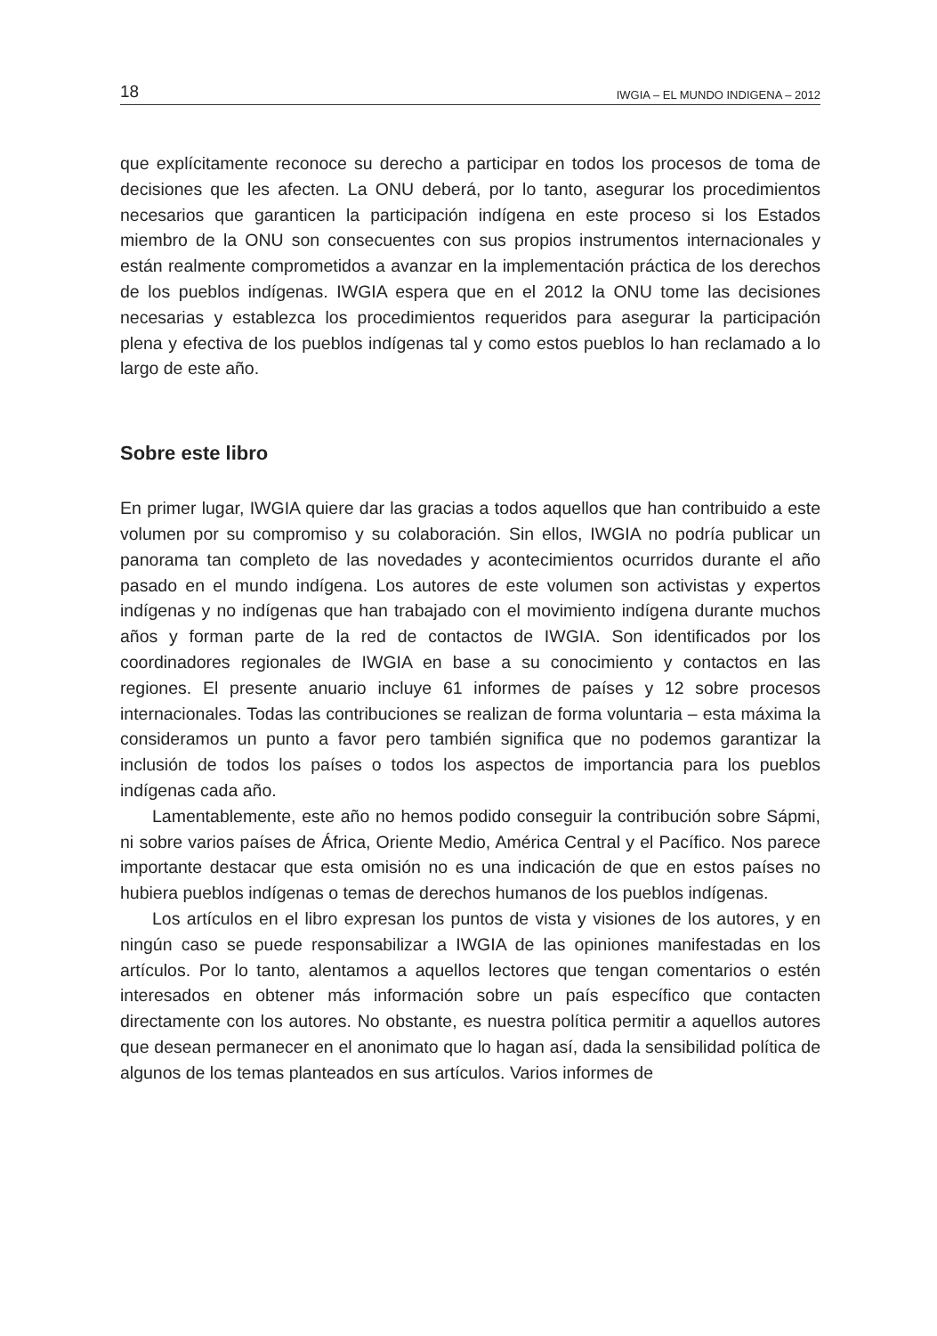18 IWGIA – EL MUNDO INDIGENA – 2012
que explícitamente reconoce su derecho a participar en todos los procesos de toma de decisiones que les afecten. La ONU deberá, por lo tanto, asegurar los procedimientos necesarios que garanticen la participación indígena en este proceso si los Estados miembro de la ONU son consecuentes con sus propios instrumentos internacionales y están realmente comprometidos a avanzar en la implementación práctica de los derechos de los pueblos indígenas. IWGIA espera que en el 2012 la ONU tome las decisiones necesarias y establezca los procedimientos requeridos para asegurar la participación plena y efectiva de los pueblos indígenas tal y como estos pueblos lo han reclamado a lo largo de este año.
Sobre este libro
En primer lugar, IWGIA quiere dar las gracias a todos aquellos que han contribuido a este volumen por su compromiso y su colaboración. Sin ellos, IWGIA no podría publicar un panorama tan completo de las novedades y acontecimientos ocurridos durante el año pasado en el mundo indígena. Los autores de este volumen son activistas y expertos indígenas y no indígenas que han trabajado con el movimiento indígena durante muchos años y forman parte de la red de contactos de IWGIA. Son identificados por los coordinadores regionales de IWGIA en base a su conocimiento y contactos en las regiones. El presente anuario incluye 61 informes de países y 12 sobre procesos internacionales. Todas las contribuciones se realizan de forma voluntaria – esta máxima la consideramos un punto a favor pero también significa que no podemos garantizar la inclusión de todos los países o todos los aspectos de importancia para los pueblos indígenas cada año.
Lamentablemente, este año no hemos podido conseguir la contribución sobre Sápmi, ni sobre varios países de África, Oriente Medio, América Central y el Pacífico. Nos parece importante destacar que esta omisión no es una indicación de que en estos países no hubiera pueblos indígenas o temas de derechos humanos de los pueblos indígenas.
Los artículos en el libro expresan los puntos de vista y visiones de los autores, y en ningún caso se puede responsabilizar a IWGIA de las opiniones manifestadas en los artículos. Por lo tanto, alentamos a aquellos lectores que tengan comentarios o estén interesados en obtener más información sobre un país específico que contacten directamente con los autores. No obstante, es nuestra política permitir a aquellos autores que desean permanecer en el anonimato que lo hagan así, dada la sensibilidad política de algunos de los temas planteados en sus artículos. Varios informes de